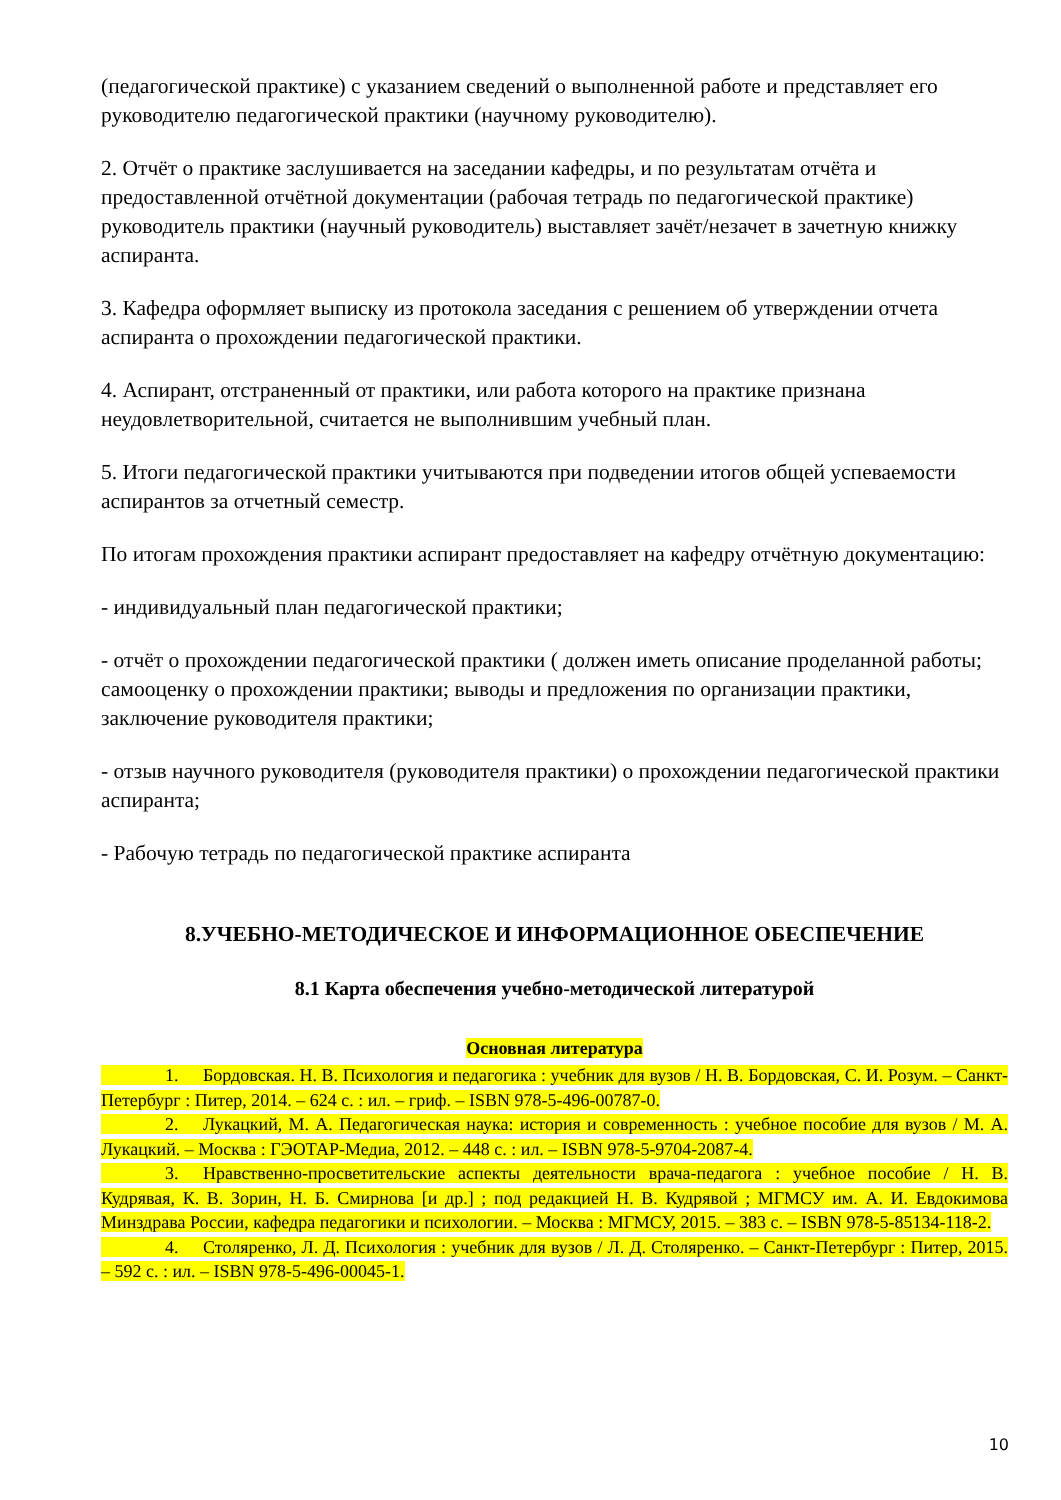(педагогической практике) с указанием сведений о выполненной работе и представляет его руководителю педагогической практики (научному руководителю).
2. Отчёт о практике заслушивается на заседании кафедры, и по результатам отчёта и предоставленной отчётной документации (рабочая тетрадь по педагогической практике) руководитель практики (научный руководитель) выставляет зачёт/незачет в зачетную книжку аспиранта.
3. Кафедра оформляет выписку из протокола заседания с решением об утверждении отчета аспиранта о прохождении педагогической практики.
4. Аспирант, отстраненный от практики, или работа которого на практике признана неудовлетворительной, считается не выполнившим учебный план.
5. Итоги педагогической практики учитываются при подведении итогов общей успеваемости аспирантов за отчетный семестр.
По итогам прохождения практики аспирант предоставляет на кафедру отчётную документацию:
- индивидуальный план педагогической практики;
- отчёт о прохождении педагогической практики ( должен иметь описание проделанной работы; самооценку о прохождении практики; выводы и предложения по организации практики, заключение руководителя практики;
- отзыв научного руководителя (руководителя практики) о прохождении педагогической практики аспиранта;
- Рабочую тетрадь по педагогической практике аспиранта
8.УЧЕБНО-МЕТОДИЧЕСКОЕ И ИНФОРМАЦИОННОЕ ОБЕСПЕЧЕНИЕ
8.1 Карта обеспечения учебно-методической литературой
Основная литература
1. Бордовская. Н. В. Психология и педагогика : учебник для вузов / Н. В. Бордовская, С. И. Розум. – Санкт-Петербург : Питер, 2014. – 624 с. : ил. – гриф. – ISBN 978-5-496-00787-0.
2. Лукацкий, М. А. Педагогическая наука: история и современность : учебное пособие для вузов / М. А. Лукацкий. – Москва : ГЭОТАР-Медиа, 2012. – 448 с. : ил. – ISBN 978-5-9704-2087-4.
3. Нравственно-просветительские аспекты деятельности врача-педагога : учебное пособие / Н. В. Кудрявая, К. В. Зорин, Н. Б. Смирнова [и др.] ; под редакцией Н. В. Кудрявой ; МГМСУ им. А. И. Евдокимова Минздрава России, кафедра педагогики и психологии. – Москва : МГМСУ, 2015. – 383 с. – ISBN 978-5-85134-118-2.
4. Столяренко, Л. Д. Психология : учебник для вузов / Л. Д. Столяренко. – Санкт-Петербург : Питер, 2015. – 592 с. : ил. – ISBN 978-5-496-00045-1.
10